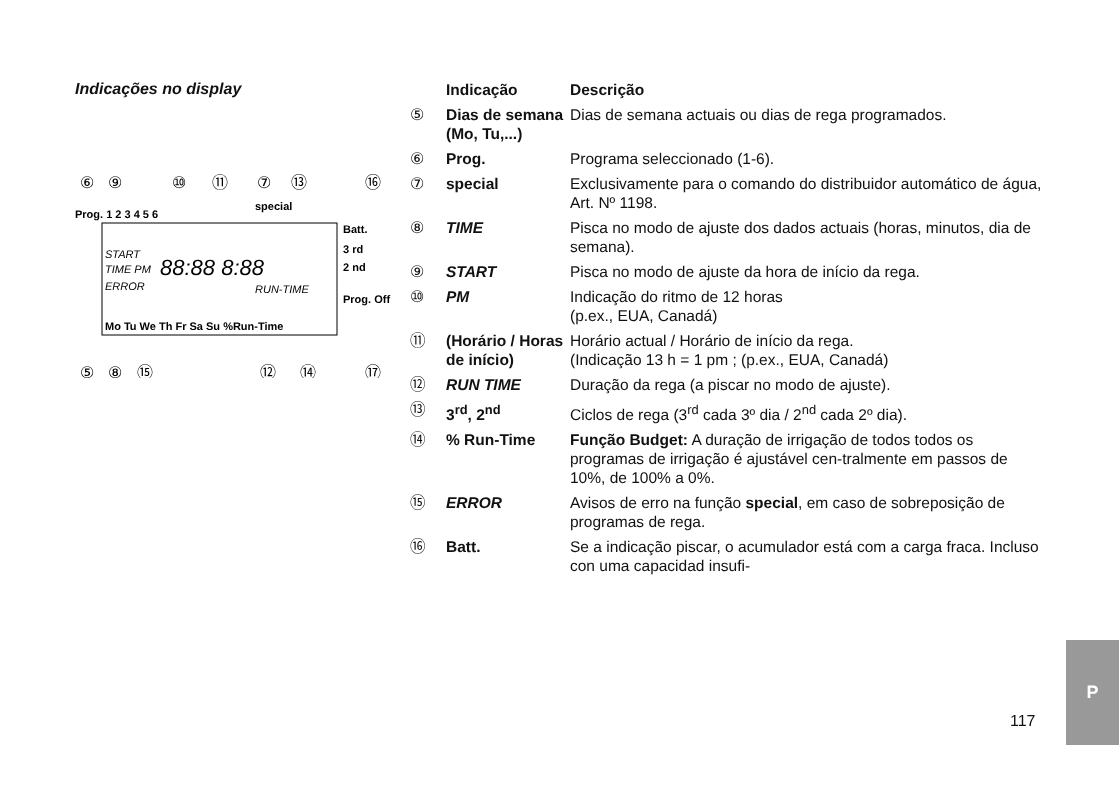Indicações no display
⑥
⑨
⑩
⑪
⑦
⑬
⑯
⑤
⑧
⑮
⑫
⑭
⑰
Prog. 1 2 3 4 5 6
special
START
TIME PM
ERROR
88:88 8:88
RUN-TIME
Batt.
3 rd
2 nd
Prog. Off
Mo Tu We Th Fr Sa Su %Run-Time
| | Indicação | Descrição |
| --- | --- | --- |
| ⑤ | Dias de semana (Mo, Tu,...) | Dias de semana actuais ou dias de rega programados. |
| ⑥ | Prog. | Programa seleccionado (1-6). |
| ⑦ | special | Exclusivamente para o comando do distribuidor automático de água, Art. Nº 1198. |
| ⑧ | TIME | Pisca no modo de ajuste dos dados actuais (horas, minutos, dia de semana). |
| ⑨ | START | Pisca no modo de ajuste da hora de início da rega. |
| ⑩ | PM | Indicação do ritmo de 12 horas (p.ex., EUA, Canadá) |
| ⑪ | (Horário / Horas de início) | Horário actual / Horário de início da rega. (Indicação 13 h = 1 pm ; (p.ex., EUA, Canadá) |
| ⑫ | RUN TIME | Duração da rega (a piscar no modo de ajuste). |
| ⑬ | 3<sup>rd</sup>, 2<sup>nd</sup> | Ciclos de rega (3<sup>rd</sup> cada 3º dia / 2<sup>nd</sup> cada 2º dia). |
| ⑭ | % Run-Time | Função Budget: A duração de irrigação de todos todos os programas de irrigação é ajustável cen-tralmente em passos de 10%, de 100% a 0%. |
| ⑮ | ERROR | Avisos de erro na função special , em caso de sobreposição de programas de rega. |
| ⑯ | Batt. | Se a indicação piscar, o acumulador está com a carga fraca. Incluso con uma capacidad insufi- |
117
P